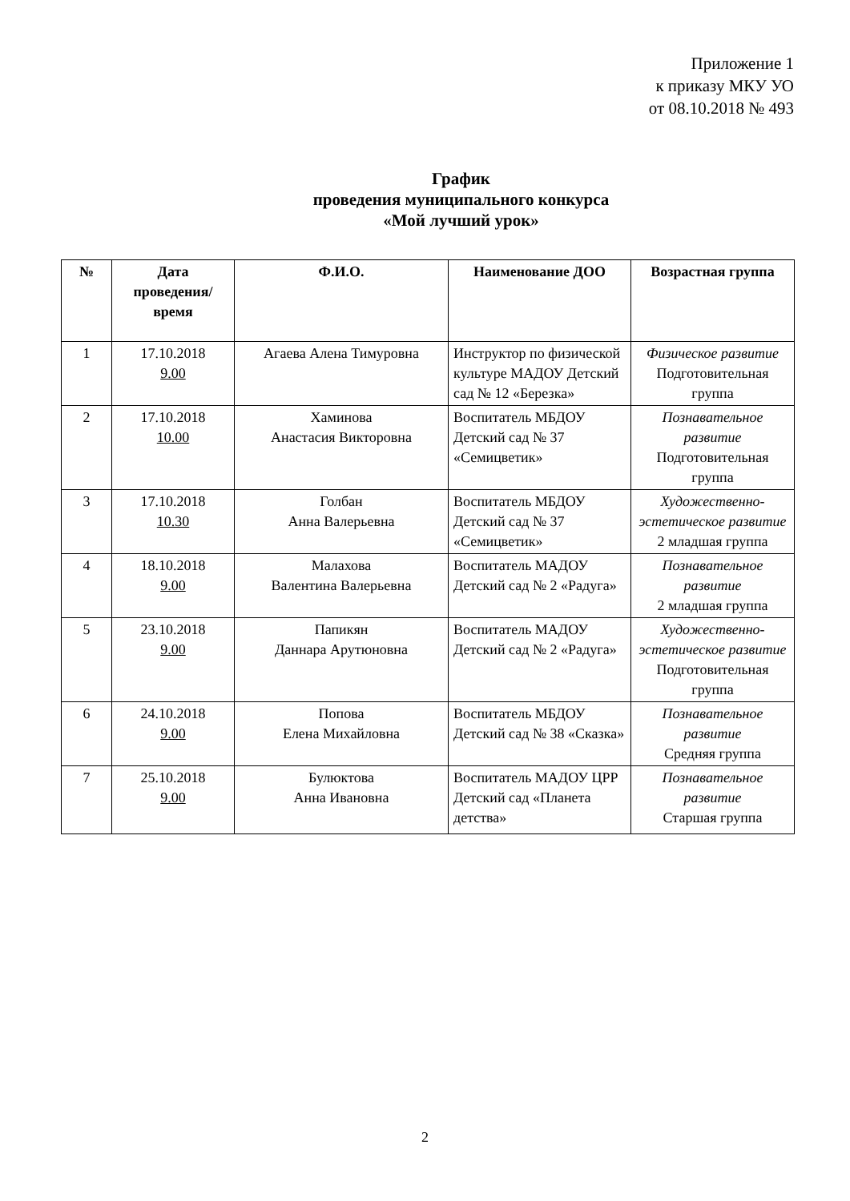Приложение 1
к приказу МКУ УО
от 08.10.2018 № 493
График
проведения муниципального конкурса
«Мой лучший урок»
| № | Дата проведения/ время | Ф.И.О. | Наименование ДОО | Возрастная группа |
| --- | --- | --- | --- | --- |
| 1 | 17.10.2018 9.00 | Агаева Алена Тимуровна | Инструктор по физической культуре МАДОУ Детский сад № 12 «Березка» | Физическое развитие Подготовительная группа |
| 2 | 17.10.2018 10.00 | Хаминова Анастасия Викторовна | Воспитатель МБДОУ Детский сад № 37 «Семицветик» | Познавательное развитие Подготовительная группа |
| 3 | 17.10.2018 10.30 | Голбан Анна Валерьевна | Воспитатель МБДОУ Детский сад № 37 «Семицветик» | Художественно-эстетическое развитие 2 младшая группа |
| 4 | 18.10.2018 9.00 | Малахова Валентина Валерьевна | Воспитатель МАДОУ Детский сад № 2 «Радуга» | Познавательное развитие 2 младшая группа |
| 5 | 23.10.2018 9.00 | Папикян Даннара Арутюновна | Воспитатель МАДОУ Детский сад № 2 «Радуга» | Художественно-эстетическое развитие Подготовительная группа |
| 6 | 24.10.2018 9.00 | Попова Елена Михайловна | Воспитатель МБДОУ Детский сад № 38 «Сказка» | Познавательное развитие Средняя группа |
| 7 | 25.10.2018 9.00 | Булюктова Анна Ивановна | Воспитатель МАДОУ ЦРР Детский сад «Планета детства» | Познавательное развитие Старшая группа |
2